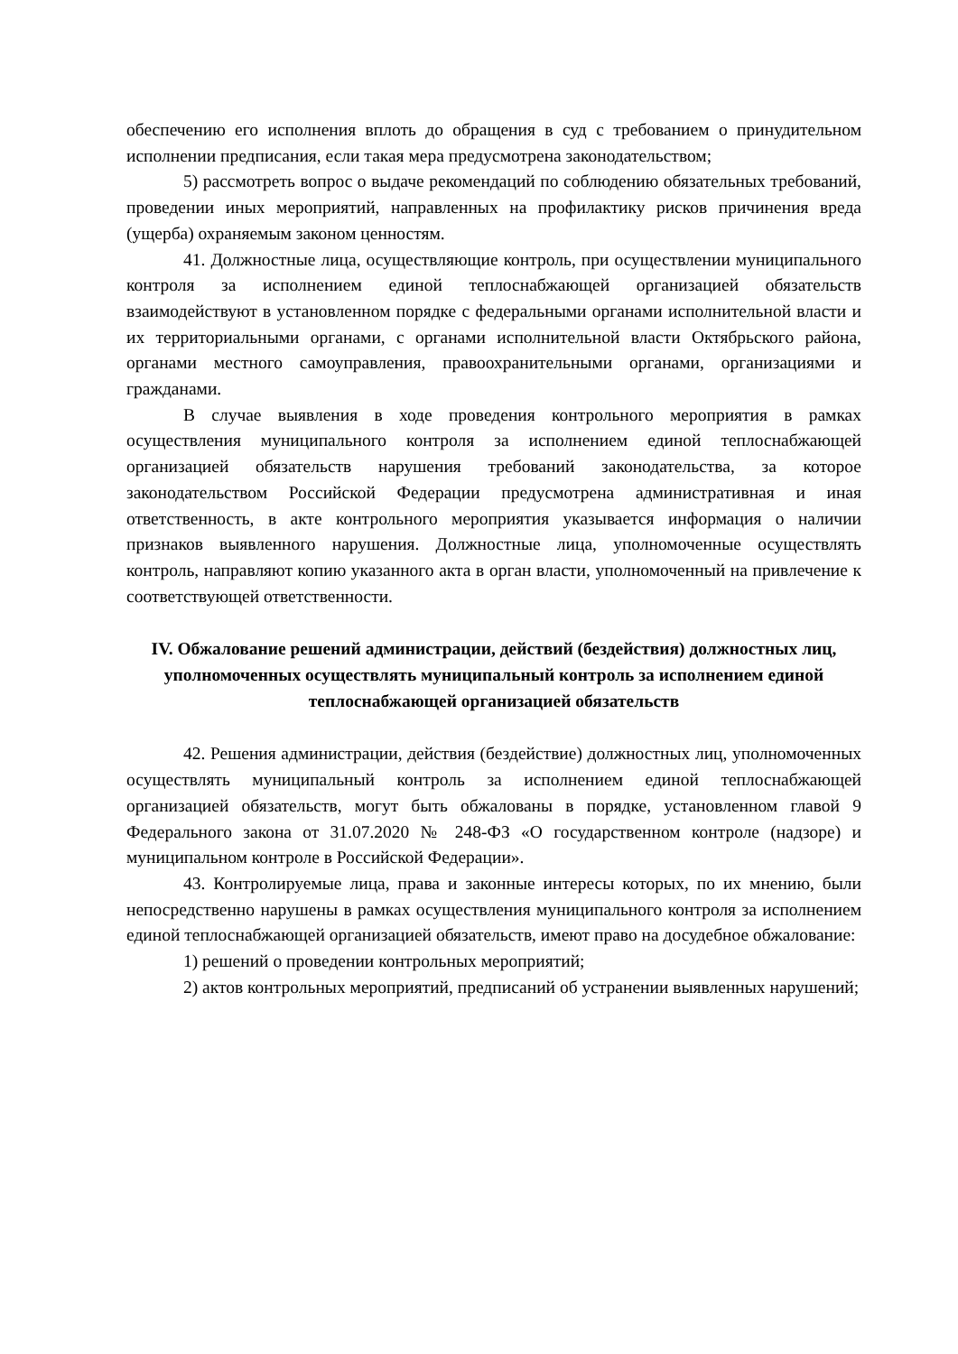обеспечению его исполнения вплоть до обращения в суд с требованием о принудительном исполнении предписания, если такая мера предусмотрена законодательством;
5) рассмотреть вопрос о выдаче рекомендаций по соблюдению обязательных требований, проведении иных мероприятий, направленных на профилактику рисков причинения вреда (ущерба) охраняемым законом ценностям.
41. Должностные лица, осуществляющие контроль, при осуществлении муниципального контроля за исполнением единой теплоснабжающей организацией обязательств взаимодействуют в установленном порядке с федеральными органами исполнительной власти и их территориальными органами, с органами исполнительной власти Октябрьского района, органами местного самоуправления, правоохранительными органами, организациями и гражданами.
В случае выявления в ходе проведения контрольного мероприятия в рамках осуществления муниципального контроля за исполнением единой теплоснабжающей организацией обязательств нарушения требований законодательства, за которое законодательством Российской Федерации предусмотрена административная и иная ответственность, в акте контрольного мероприятия указывается информация о наличии признаков выявленного нарушения. Должностные лица, уполномоченные осуществлять контроль, направляют копию указанного акта в орган власти, уполномоченный на привлечение к соответствующей ответственности.
IV. Обжалование решений администрации, действий (бездействия) должностных лиц, уполномоченных осуществлять муниципальный контроль за исполнением единой теплоснабжающей организацией обязательств
42. Решения администрации, действия (бездействие) должностных лиц, уполномоченных осуществлять муниципальный контроль за исполнением единой теплоснабжающей организацией обязательств, могут быть обжалованы в порядке, установленном главой 9 Федерального закона от 31.07.2020 № 248-ФЗ «О государственном контроле (надзоре) и муниципальном контроле в Российской Федерации».
43. Контролируемые лица, права и законные интересы которых, по их мнению, были непосредственно нарушены в рамках осуществления муниципального контроля за исполнением единой теплоснабжающей организацией обязательств, имеют право на досудебное обжалование:
1) решений о проведении контрольных мероприятий;
2) актов контрольных мероприятий, предписаний об устранении выявленных нарушений;